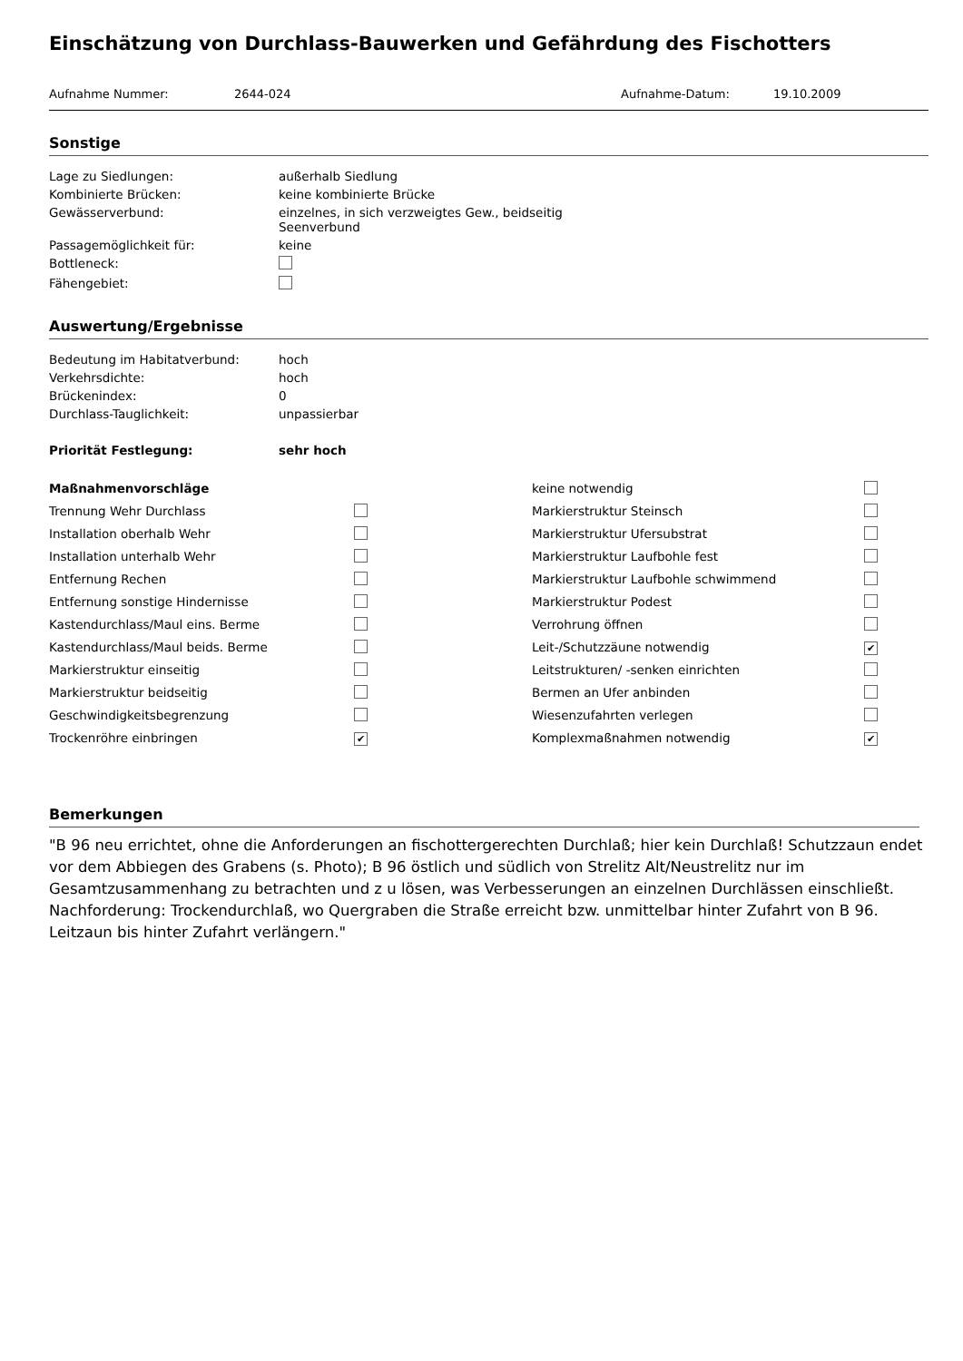Einschätzung von Durchlass-Bauwerken und Gefährdung des Fischotters
Aufnahme Nummer: 2644-024 Aufnahme-Datum: 19.10.2009
Sonstige
| Lage zu Siedlungen: | außerhalb Siedlung |
| Kombinierte Brücken: | keine kombinierte Brücke |
| Gewässerverbund: | einzelnes, in sich verzweigtes Gew., beidseitig Seenverbund |
| Passagemöglichkeit für: | keine |
| Bottleneck: | |
| Fähengebiet: | |
Auswertung/Ergebnisse
| Bedeutung im Habitatverbund: | hoch |
| Verkehrsdichte: | hoch |
| Brückenindex: | 0 |
| Durchlass-Tauglichkeit: | unpassierbar |
| Priorität Festlegung: | sehr hoch |
| Maßnahmenvorschläge | | keine notwendig | |
| Trennung Wehr Durchlass | | Markierstruktur Steinsch | |
| Installation oberhalb Wehr | | Markierstruktur Ufersubstrat | |
| Installation unterhalb Wehr | | Markierstruktur Laufbohle fest | |
| Entfernung Rechen | | Markierstruktur Laufbohle schwimmend | |
| Entfernung sonstige Hindernisse | | Markierstruktur Podest | |
| Kastendurchlass/Maul eins. Berme | | Verrohrung öffnen | |
| Kastendurchlass/Maul beids. Berme | | Leit-/Schutzzäune notwendig | ✔ |
| Markierstruktur einseitig | | Leitstrukturen/ -senken einrichten | |
| Markierstruktur beidseitig | | Bermen an Ufer anbinden | |
| Geschwindigkeitsbegrenzung | | Wiesenzufahrten verlegen | |
| Trockenröhre einbringen | ✔ | Komplexmaßnahmen notwendig | ✔ |
Bemerkungen
"B 96 neu errichtet, ohne die Anforderungen an fischottergerechten Durchlaß; hier kein Durchlaß! Schutzzaun endet vor dem Abbiegen des Grabens (s. Photo); B 96 östlich und südlich von Strelitz Alt/Neustrelitz nur im Gesamtzusammenhang zu betrachten und z u lösen, was Verbesserungen an einzelnen Durchlässen einschließt. Nachforderung: Trockendurchlaß, wo Quergraben die Straße erreicht bzw. unmittelbar hinter Zufahrt von B 96. Leitzaun bis hinter Zufahrt verlängern."